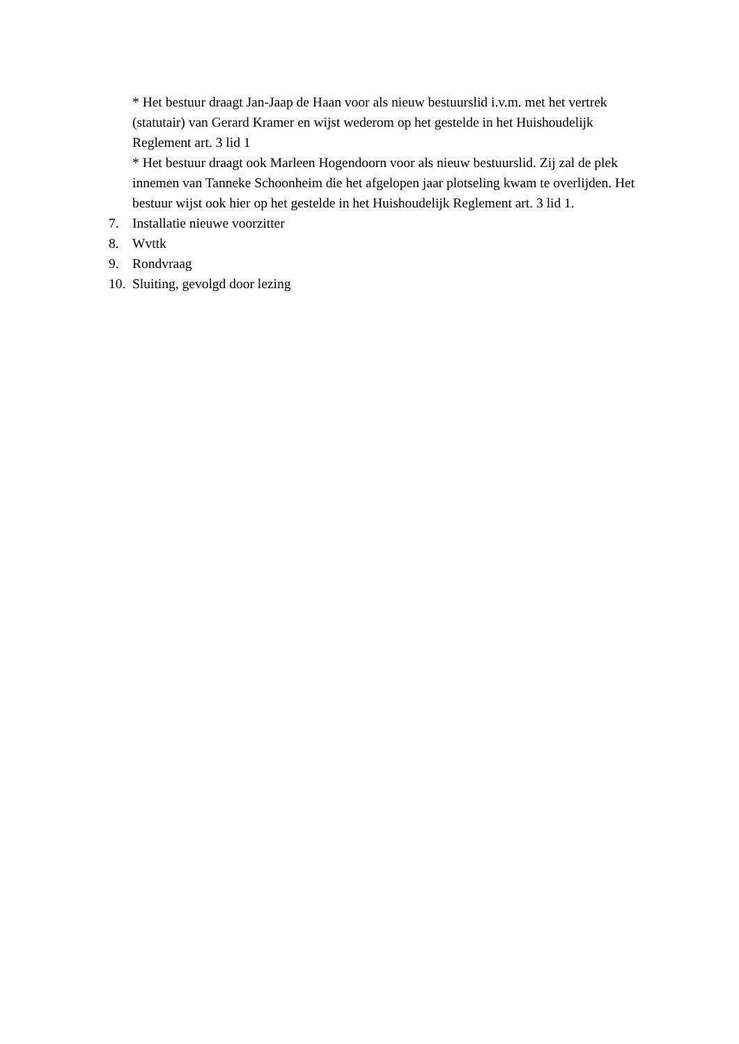* Het bestuur draagt Jan-Jaap de Haan voor als nieuw bestuurslid i.v.m. met het vertrek (statutair) van Gerard Kramer en wijst wederom op het gestelde in het Huishoudelijk Reglement art. 3 lid 1
* Het bestuur draagt ook Marleen Hogendoorn voor als nieuw bestuurslid. Zij zal de plek innemen van Tanneke Schoonheim die het afgelopen jaar plotseling kwam te overlijden. Het bestuur wijst ook hier op het gestelde in het Huishoudelijk Reglement art. 3 lid 1.
7. Installatie nieuwe voorzitter
8. Wvttk
9. Rondvraag
10. Sluiting, gevolgd door lezing